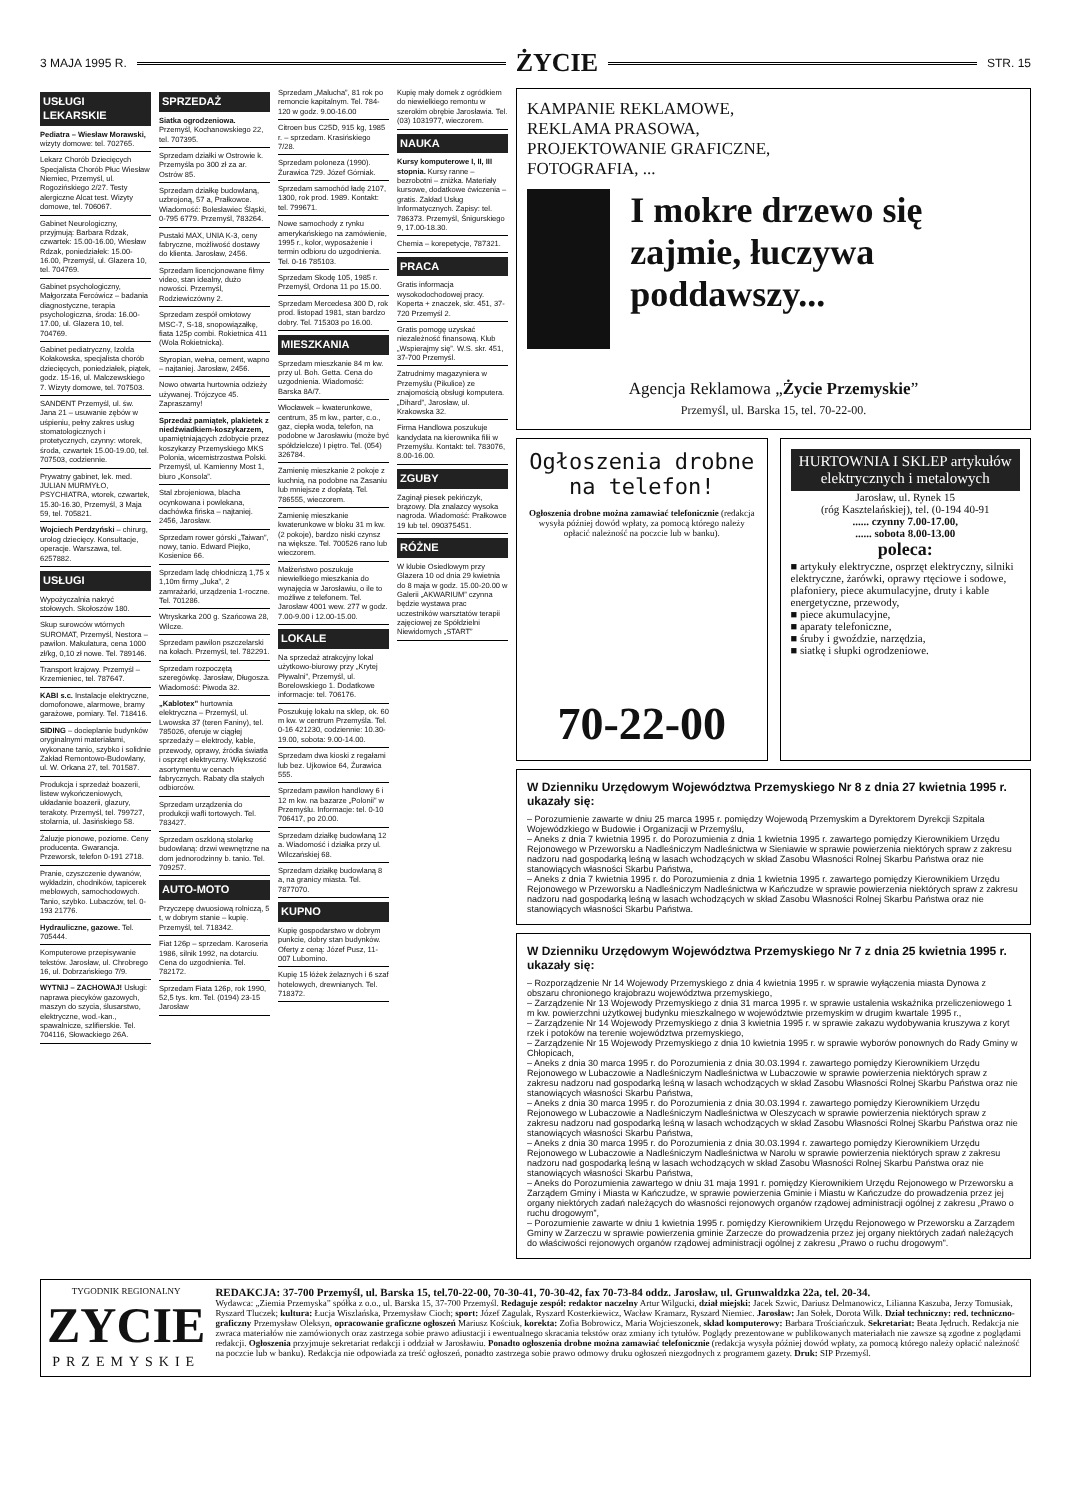3 MAJA 1995 R.
ŻYCIE
STR. 15
USŁUGI LEKARSKIE
Pediatra – Wiesław Morawski, wizyty domowe: tel. 702765.
Lekarz Chorób Dziecięcych Specjalista Chorób Płuc Wiesław Niemiec, Przemyśl, ul. Rogozińskiego 2/27. Testy alergiczne Alcat test. Wizyty domowe, tel. 706067.
Gabinet Neurologiczny, przyjmują: Barbara Rdzak, czwartek: 15.00-16.00, Wiesław Rdzak, poniedziałek: 15.00-16.00, Przemyśl, ul. Glazera 10, tel. 704769.
Gabinet psychologiczny, Małgorzata Ferców­icz – badania diagnostyczne, terapia psychologiczna, środa: 16.00-17.00, ul. Glazera 10, tel. 704769.
Gabinet pediatryczny, Izolda Kołakowska, specjalista chorób dziecięcych, poniedziałek, piątek, godz. 15-16, ul. Malczewskiego 7. Wizyty domowe, tel. 707503.
SANDENT Przemyśl, ul. św. Jana 21 – usuwanie zębów w uśpieniu, pełny zakres usług stomatologicznych i protetycznych, czynny: wtorek, środa, czwartek 15.00-19.00, tel. 707503, codziennie.
Prywatny gabinet, lek. med. JULIAN MURMYŁO, PSYCHIATRA, wtorek, czwartek, 15.30-16.30, Przemyśl, 3 Maja 59, tel. 705821.
Wojciech Perdzyński – chirurg, urolog dziecięcy. Konsultacje, operacje. Warszawa, tel. 6257882.
USŁUGI
Wypożyczalnia nakryć stołowych. Skołoszów 180.
Skup surowców wtórnych SUROMAT, Przemyśl, Nestora – pawilon. Makulatura, cena 1000 zł/kg, 0,10 zł nowe. Tel. 789146.
Transport krajowy. Przemyśl – Krzemieniec, tel. 787647.
KABI s.c. Instalacje elektryczne, domofonowe, alarmowe, bramy garażowe, pomiary. Tel. 718416.
SIDING – docieplanie budynków oryginalnymi materiałami, wykonane tanio, szybko i solidnie Zakład Remontowo-Budowlany, ul. W. Orkana 27, tel. 701587.
Produkcja i sprzedaż boazerii, listew wykończeniowych, układanie boazerii, glazury, terakoty. Przemyśl, tel. 799727, stolarnia, ul. Jasińskiego 58.
Żaluzje pionowe, poziome. Ceny producenta. Gwarancja. Przeworsk, telefon 0-191 2718.
Pranie, czyszczenie dywanów, wykładzin, chodników, tapicerek meblowych, samochodowych. Tanio, szybko. Lubaczów, tel. 0-193 21776.
Hydrauliczne, gazowe. Tel. 705444.
Komputerowe przepisywanie tekstów. Jarosław, ul. Chrobrego 16, ul. Dobrzańskiego 7/9.
WYTNIJ – ZACHOWAJ! Usługi: naprawa piecyków gazowych, maszyn do szycia, ślusarstwo, elektryczne, wod.-kan., spawalnicze, szlifierskie. Tel. 704116, Słowackiego 26A.
SPRZEDAŻ
Siatka ogrodzeniowa. Przemyśl, Kochanowskiego 22, tel. 707395.
Sprzedam działki w Ostrowie k. Przemyśla po 300 zł za ar. Ostrów 85.
Sprzedam działkę budowlaną, uzbrojoną, 57 a, Prałkowce. Wiadomość: Bolesławiec Śląski, 0-795 6779. Przemyśl, 783264.
Pustaki MAX, UNIA K-3, ceny fabryczne, możliwość dostawy do klienta. Jarosław, 2456.
Sprzedam licencjonowane filmy video, stan idealny, dużo nowości. Przemyśl, Rodziewiczówny 2.
Sprzedam zespół omłotowy MSC-7, S-18, snopowiązałkę, fiata 125p combi. Rokietnica 411 (Wola Rokietnicka).
Styropian, wełna, cement, wapno – najtaniej. Jarosław, 2456.
Nowo otwarta hurtownia odzieży używanej. Trójczyce 45. Zapraszamy!
Sprzedaż pamiątek, plakietek z niedźwiadkiem-koszykarzem, upamiętniających zdobycie przez koszykarzy Przemyskiego MKS Polonia, wicemistrzostwa Polski. Przemyśl, ul. Kamienny Most 1, biuro „Konsola”.
Stal zbrojeniowa, blacha ocynkowana i powlekana, dachówka fińska – najtaniej. 2456, Jarosław.
Sprzedam rower górski „Taiwan”, nowy, tanio. Edward Piejko, Kosienice 66.
Sprzedam ladę chłodniczą 1,75 x 1,10m firmy „Juka”, 2 zamrażarki, urządzenia 1-roczne. Tel. 701286.
Wtryskarka 200 g. Szańcowa 28, Wilcze.
Sprzedam pawilon pszczelarski na kołach. Przemyśl, tel. 782291.
Sprzedam rozpoczętą szeregówkę. Jarosław, Długosza. Wiadomość: Piwoda 32.
„Kablotex” hurtownia elektryczna – Przemyśl, ul. Lwowska 37 (teren Faniny), tel. 785026, oferuje w ciągłej sprzedaży – elektrody, kable, przewody, oprawy, źródła światła i osprzęt elektryczny. Większość asortymentu w cenach fabrycznych. Rabaty dla stałych odbiorców.
Sprzedam urządzenia do produkcji wafli tortowych. Tel. 783427.
Sprzedam oszkloną stolarkę budowlaną: drzwi wewnętrzne na dom jednorodzinny b. tanio. Tel. 709257.
AUTO-MOTO
Przyczepę dwuosiową rolniczą, 5 t, w dobrym stanie – kupię. Przemyśl, tel. 718342.
Fiat 126p – sprzedam. Karoseria 1986, silnik 1992, na dotarciu. Cena do uzgodnienia. Tel. 782172.
Sprzedam Fiata 126p, rok 1990, 52,5 tys. km. Tel. (0194) 23-15 Jarosław
Sprzedam „Malucha”, 81 rok po remoncie kapitalnym. Tel. 784-120 w godz. 9.00-16.00
Citroen bus C25D, 915 kg, 1985 r. – sprzedam. Krasińskiego 7/28.
Sprzedam poloneza (1990). Żurawica 729. Józef Górniak.
Sprzedam samochód ładę 2107, 1300, rok prod. 1989. Kontakt: tel. 799671.
Nowe samochody z rynku amerykańskiego na zamówienie, 1995 r., kolor, wyposażenie i termin odbioru do uzgodnienia. Tel. 0-16 785103.
Sprzedam Skodę 105, 1985 r. Przemyśl, Ordona 11 po 15.00.
Sprzedam Mercedesa 300 D, rok prod. listopad 1981, stan bardzo dobry. Tel. 715303 po 16.00.
MIESZKANIA
Sprzedam mieszkanie 84 m kw. przy ul. Boh. Getta. Cena do uzgodnienia. Wiadomość: Barska 8A/7.
Włocławek – kwaterunkowe, centrum, 35 m kw., parter, c.o., gaz, ciepła woda, telefon, na podobne w Jarosławiu (może być spółdzielcze) I piętro. Tel. (054) 326784.
Zamienię mieszkanie 2 pokoje z kuchnią, na podobne na Zasaniu lub mniejsze z dopłatą. Tel. 786555, wieczorem.
Zamienię mieszkanie kwaterunkowe w bloku 31 m kw. (2 pokoje), bardzo niski czynsz na większe. Tel. 700526 rano lub wieczorem.
Małżeństwo poszukuje niewielkiego mieszkania do wynajęcia w Jarosławiu, o ile to możliwe z telefonem. Tel. Jarosław 4001 wew. 277 w godz. 7.00-9.00 i 12.00-15.00.
LOKALE
Na sprzedaż atrakcyjny lokal użytkowo-biurowy przy „Krytej Pływalni”, Przemyśl, ul. Borelowskiego 1. Dodatkowe informacje: tel. 706176.
Poszukuję lokalu na sklep, ok. 60 m kw. w centrum Przemyśla. Tel. 0-16 421230, codziennie: 10.30-19.00, sobota: 9.00-14.00.
Sprzedam dwa kioski z regałami lub bez. Ujkowice 64, Żurawica 555.
Sprzedam pawilon handlowy 6 i 12 m kw. na bazarze „Polonii” w Przemyślu. Informacje: tel. 0-10 706417, po 20.00.
Sprzedam działkę budowlaną 12 a. Wiadomość i działka przy ul. Wilczańskiej 68.
Sprzedam działkę budowlaną 8 a, na granicy miasta. Tel. 7877070.
KUPNO
Kupię gospodarstwo w dobrym punkcie, dobry stan budynków. Oferty z ceną: Józef Pusz, 11-007 Lubomino.
Kupię 15 łóżek żelaznych i 6 szaf hotelowych, drewnianych. Tel. 718372.
Kupię mały domek z ogródkiem do niewielkiego remontu w szerokim obrębie Jarosławia. Tel. (03) 1031977, wieczorem.
NAUKA
Kursy komputerowe I, II, III stopnia. Kursy ranne – bezrobotni – zniżka. Materiały kursowe, dodatkowe ćwiczenia – gratis. Zakład Usług Informatycznych. Zapisy: tel. 786373. Przemyśl, Śnigurskiego 9, 17.00-18.30.
Chemia – korepetycje, 787321.
PRACA
Gratis informacja wysokodochodowej pracy. Koperta + znaczek, skr. 451, 37-720 Przemyśl 2.
Gratis pomogę uzyskać niezależność finansową. Klub „Wspierajmy się”. W.S. skr. 451, 37-700 Przemyśl.
Zatrudnimy magazyniera w Przemyślu (Pikulice) ze znajomością obsługi komputera. „Dihard”, Jarosław, ul. Krakowska 32.
Firma Handlowa poszukuje kandydata na kierownika filii w Przemyślu. Kontakt: tel. 783076, 8.00-16.00.
ZGUBY
Zaginął piesek pekińczyk, brązowy. Dla znalazcy wysoka nagroda. Wiadomość: Prałkowce 19 lub tel. 090375451.
RÓŻNE
W klubie Osiedlowym przy Glazera 10 od dnia 29 kwietnia do 8 maja w godz. 15.00-20.00 w Galerii „AKWARIUM” czynna będzie wystawa prac uczestników warsztatów terapii zajęciowej ze Spółdzielni Niewidomych „START”
KAMPANIE REKLAMOWE,
REKLAMA PRASOWA,
PROJEKTOWANIE GRAFICZNE,
FOTOGRAFIA, ...
I mokre drzewo się zajmie, łuczywa poddawszy...
Agencja Reklamowa „Życie Przemyskie”
Przemyśl, ul. Barska 15, tel. 70-22-00.
Ogłoszenia drobne na telefon!
Ogłoszenia drobne można zamawiać telefonicznie (redakcja wysyła później dowód wpłaty, za pomocą którego należy opłacić należność na poczcie lub w banku).
70-22-00
HURTOWNIA I SKLEP artykułów elektrycznych i metalowych
Jarosław, ul. Rynek 15
(róg Kasztelańskiej), tel. (0-194 40-91
...... czynny 7.00-17.00,
...... sobota 8.00-13.00
poleca:
■ artykuły elektryczne, osprzęt elektryczny, silniki elektryczne, żarówki, oprawy rtęciowe i sodowe, plafoniery, piece akumulacyjne, druty i kable energetyczne, przewody,
■ piece akumulacyjne,
■ aparaty telefoniczne,
■ śruby i gwoździe, narzędzia,
■ siatkę i słupki ogrodzeniowe.
W Dzienniku Urzędowym Województwa Przemyskiego Nr 8 z dnia 27 kwietnia 1995 r. ukazały się:
– Porozumienie zawarte w dniu 25 marca 1995 r. pomiędzy Wojewodą Przemyskim a Dyrektorem Dyrekcji Szpitala Wojewódzkiego w Budowie i Organizacji w Przemyślu,
– Aneks z dnia 7 kwietnia 1995 r. do Porozumienia z dnia 1 kwietnia 1995 r. zawartego pomiędzy Kierownikiem Urzędu Rejonowego w Przeworsku a Nadleśniczym Nadleśnictwa w Sieniawie w sprawie powierzenia niektórych spraw z zakresu nadzoru nad gospodarką leśną w lasach wchodzących w skład Zasobu Własności Rolnej Skarbu Państwa oraz nie stanowiących własności Skarbu Państwa,
– Aneks z dnia 7 kwietnia 1995 r. do Porozumienia z dnia 1 kwietnia 1995 r. zawartego pomiędzy Kierownikiem Urzędu Rejonowego w Przeworsku a Nadleśniczym Nadleśnictwa w Kańczudze w sprawie powierzenia niektórych spraw z zakresu nadzoru nad gospodarką leśną w lasach wchodzących w skład Zasobu Własności Rolnej Skarbu Państwa oraz nie stanowiących własności Skarbu Państwa.
W Dzienniku Urzędowym Województwa Przemyskiego Nr 7 z dnia 25 kwietnia 1995 r. ukazały się:
– Rozporządzenie Nr 14 Wojewody Przemyskiego z dnia 4 kwietnia 1995 r. w sprawie wyłączenia miasta Dynowa z obszaru chronionego krajobrazu województwa przemyskiego,
– Zarządzenie Nr 13 Wojewody Przemyskiego z dnia 31 marca 1995 r. w sprawie ustalenia wskaźnika przeliczeniowego 1 m kw. powierzchni użytkowej budynku mieszkalnego w województwie przemyskim w drugim kwartale 1995 r.,
– Zarządzenie Nr 14 Wojewody Przemyskiego z dnia 3 kwietnia 1995 r. w sprawie zakazu wydobywania kruszywa z koryt rzek i potoków na terenie województwa przemyskiego,
– Zarządzenie Nr 15 Wojewody Przemyskiego z dnia 10 kwietnia 1995 r. w sprawie wyborów ponownych do Rady Gminy w Chłopicach,
– Aneks z dnia 30 marca 1995 r. do Porozumienia z dnia 30.03.1994 r. zawartego pomiędzy Kierownikiem Urzędu Rejonowego w Lubaczowie a Nadleśniczym Nadleśnictwa w Lubaczowie w sprawie powierzenia niektórych spraw z zakresu nadzoru nad gospodarką leśną w lasach wchodzących w skład Zasobu Własności Rolnej Skarbu Państwa oraz nie stanowiących własności Skarbu Państwa,
– Aneks z dnia 30 marca 1995 r. do Porozumienia z dnia 30.03.1994 r. zawartego pomiędzy Kierownikiem Urzędu Rejonowego w Lubaczowie a Nadleśniczym Nadleśnictwa w Oleszycach w sprawie powierzenia niektórych spraw z zakresu nadzoru nad gospodarką leśną w lasach wchodzących w skład Zasobu Własności Rolnej Skarbu Państwa oraz nie stanowiących własności Skarbu Państwa,
– Aneks z dnia 30 marca 1995 r. do Porozumienia z dnia 30.03.1994 r. zawartego pomiędzy Kierownikiem Urzędu Rejonowego w Lubaczowie a Nadleśniczym Nadleśnictwa w Narolu w sprawie powierzenia niektórych spraw z zakresu nadzoru nad gospodarką leśną w lasach wchodzących w skład Zasobu Własności Rolnej Skarbu Państwa oraz nie stanowiących własności Skarbu Państwa,
– Aneks do Porozumienia zawartego w dniu 31 maja 1991 r. pomiędzy Kierownikiem Urzędu Rejonowego w Przeworsku a Zarządem Gminy i Miasta w Kańczudze, w sprawie powierzenia Gminie i Miastu w Kańczudze do prowadzenia przez jej organy niektórych zadań należących do własności rejonowych organów rządowej administracji ogólnej z zakresu „Prawo o ruchu drogowym”,
– Porozumienie zawarte w dniu 1 kwietnia 1995 r. pomiędzy Kierownikiem Urzędu Rejonowego w Przeworsku a Zarządem Gminy w Zarzeczu w sprawie powierzenia gminie Zarzecze do prowadzenia przez jej organy niektórych zadań należących do właściwości rejonowych organów rządowej administracji ogólnej z zakresu „Prawo o ruchu drogowym”.
TYGODNIK REGIONALNY
ZYCIE
PRZEMYSKIE
REDAKCJA: 37-700 Przemyśl, ul. Barska 15, tel.70-22-00, 70-30-41, 70-30-42, fax 70-73-84 oddz. Jarosław, ul. Grunwaldzka 22a, tel. 20-34.
Wydawca: „Ziemia Przemyska” spółka z o.o., ul. Barska 15, 37-700 Przemyśl. Redaguje zespół: redaktor naczelny Artur Wilgucki, dział miejski: Jacek Szwic, Dariusz Delmanowicz, Lilianna Kaszuba, Jerzy Tomusiak, Ryszard Tluczek; kultura: Łucja Wiszlańska, Przemysław Cioch; sport: Józef Zagulak, Ryszard Kosterkiewicz, Wacław Kramarz, Ryszard Niemiec. Jarosław: Jan Sołek, Dorota Wilk. Dział techniczny: red. techniczno-graficzny Przemysław Oleksyn, opracowanie graficzne ogłoszeń Mariusz Kościuk, korekta: Zofia Bobrowicz, Maria Wojcieszonek, skład komputerowy: Barbara Trościańczuk. Sekretariat: Beata Jędruch. Redakcja nie zwraca materiałów nie zamówionych oraz zastrzega sobie prawo adiustacji i ewentualnego skracania tekstów oraz zmiany ich tytułów. Poglądy prezentowane w publikowanych materiałach nie zawsze są zgodne z poglądami redakcji. Ogłoszenia przyjmuje sekretariat redakcji i oddział w Jarosławiu. Ponadto ogłoszenia drobne można zamawiać telefonicznie (redakcja wysyła później dowód wpłaty, za pomocą którego należy opłacić należność na poczcie lub w banku). Redakcja nie odpowiada za treść ogłoszeń, ponadto zastrzega sobie prawo odmowy druku ogłoszeń niezgodnych z programem gazety. Druk: SIP Przemyśl.